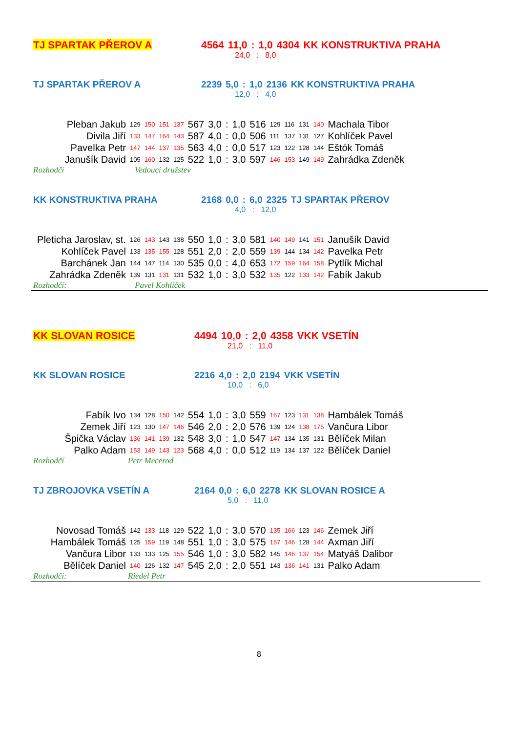| TJ SPARTAK PŘEROV A | 4564 | 11,0 | : | 1,0 | 4304 | KK KONSTRUKTIVA PRAHA |
| | 24,0 : 8,0 |
| TJ SPARTAK PŘEROV A | 2239 | 5,0 | : | 1,0 | 2136 | KK KONSTRUKTIVA PRAHA |
| | 12,0 : 4,0 |
| Pleban Jakub | 129 | 150 | 151 | 137 | 567 | 3,0 | : | 1,0 | 516 | 129 | 116 | 131 | 140 | Machala Tibor |
| Divila Jiří | 133 | 147 | 164 | 143 | 587 | 4,0 | : | 0,0 | 506 | 111 | 137 | 131 | 127 | Kohlíček Pavel |
| Pavelka Petr | 147 | 144 | 137 | 135 | 563 | 4,0 | : | 0,0 | 517 | 123 | 122 | 128 | 144 | Eštók Tomáš |
| Janušík David | 105 | 160 | 132 | 125 | 522 | 1,0 | : | 3,0 | 597 | 146 | 153 | 149 | 149 | Zahrádka Zdeněk |
| Rozhodčí | Vedoucí družstev |
| KK KONSTRUKTIVA PRAHA | 2168 | 0,0 | : | 6,0 | 2325 | TJ SPARTAK PŘEROV |
| | 4,0 : 12,0 |
| Pleticha Jaroslav, st. | 126 | 143 | 143 | 138 | 550 | 1,0 | : | 3,0 | 581 | 140 | 149 | 141 | 151 | Janušík David |
| Kohlíček Pavel | 133 | 135 | 155 | 128 | 551 | 2,0 | : | 2,0 | 559 | 139 | 144 | 134 | 142 | Pavelka Petr |
| Barchánek Jan | 144 | 147 | 114 | 130 | 535 | 0,0 | : | 4,0 | 653 | 172 | 159 | 164 | 158 | Pytlík Michal |
| Zahrádka Zdeněk | 139 | 131 | 131 | 131 | 532 | 1,0 | : | 3,0 | 532 | 135 | 122 | 133 | 142 | Fabík Jakub |
| Rozhodčí: | Pavel Kohlíček |
| KK SLOVAN ROSICE | 4494 | 10,0 | : | 2,0 | 4358 | VKK VSETÍN |
| | 21,0 : 11,0 |
| KK SLOVAN ROSICE | 2216 | 4,0 | : | 2,0 | 2194 | VKK VSETÍN |
| | 10,0 : 6,0 |
| Fabík Ivo | 134 | 128 | 150 | 142 | 554 | 1,0 | : | 3,0 | 559 | 167 | 123 | 131 | 138 | Hambálek Tomáš |
| Zemek Jiří | 123 | 130 | 147 | 146 | 546 | 2,0 | : | 2,0 | 576 | 139 | 124 | 138 | 175 | Vančura Libor |
| Špička Václav | 136 | 141 | 139 | 132 | 548 | 3,0 | : | 1,0 | 547 | 147 | 134 | 135 | 131 | Bělíček Milan |
| Palko Adam | 153 | 149 | 143 | 123 | 568 | 4,0 | : | 0,0 | 512 | 119 | 134 | 137 | 122 | Bělíček Daniel |
| Rozhodčí | Petr Mecerod |
| TJ ZBROJOVKA VSETÍN A | 2164 | 0,0 | : | 6,0 | 2278 | KK SLOVAN ROSICE A |
| | 5,0 : 11,0 |
| Novosad Tomáš | 142 | 133 | 118 | 129 | 522 | 1,0 | : | 3,0 | 570 | 135 | 166 | 123 | 146 | Zemek Jiří |
| Hambálek Tomáš | 125 | 159 | 119 | 148 | 551 | 1,0 | : | 3,0 | 575 | 157 | 146 | 128 | 144 | Axman Jiří |
| Vančura Libor | 133 | 133 | 125 | 155 | 546 | 1,0 | : | 3,0 | 582 | 145 | 146 | 137 | 154 | Matyáš Dalibor |
| Bělíček Daniel | 140 | 126 | 132 | 147 | 545 | 2,0 | : | 2,0 | 551 | 143 | 136 | 141 | 131 | Palko Adam |
| Rozhodčí: | Riedel Petr |
8